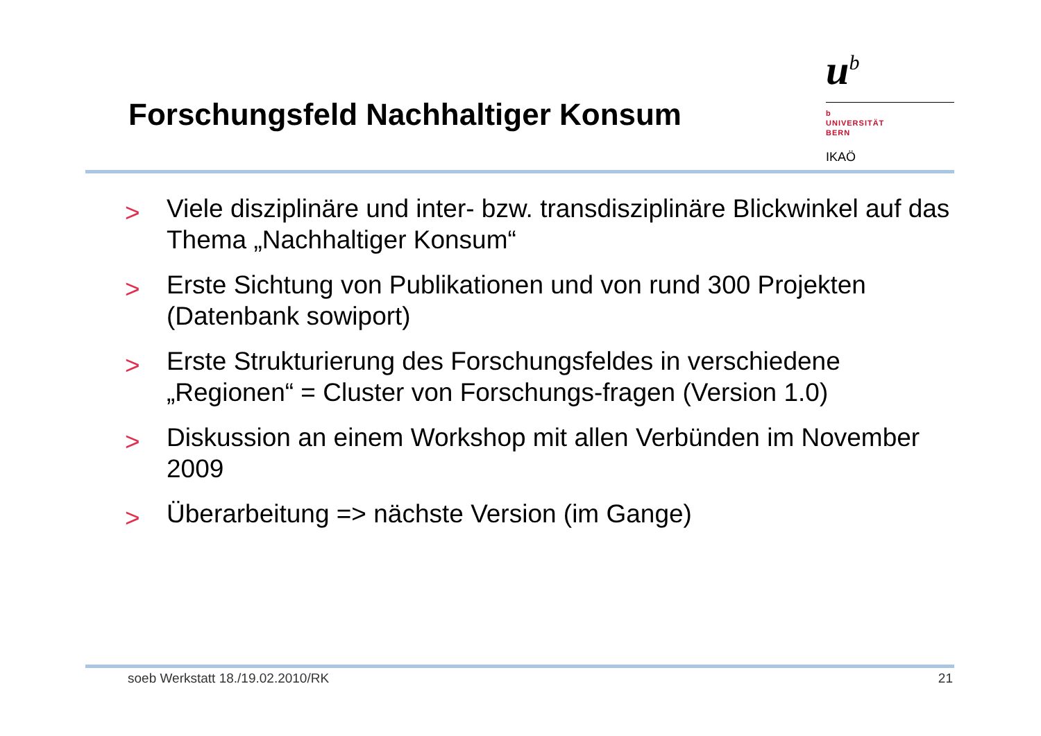Forschungsfeld Nachhaltiger Konsum
u<sup>b</sup>
b
UNIVERSITÄT
BERN
IKAÖ
> Viele disziplinäre und inter- bzw. transdisziplinäre Blickwinkel auf das Thema „Nachhaltiger Konsum“
> Erste Sichtung von Publikationen und von rund 300 Projekten (Datenbank sowiport)
> Erste Strukturierung des Forschungsfeldes in verschiedene „Regionen“ = Cluster von Forschungs-fragen (Version 1.0)
> Diskussion an einem Workshop mit allen Verbünden im November 2009
> Überarbeitung => nächste Version (im Gange)
soeb Werkstatt 18./19.02.2010/RK 21